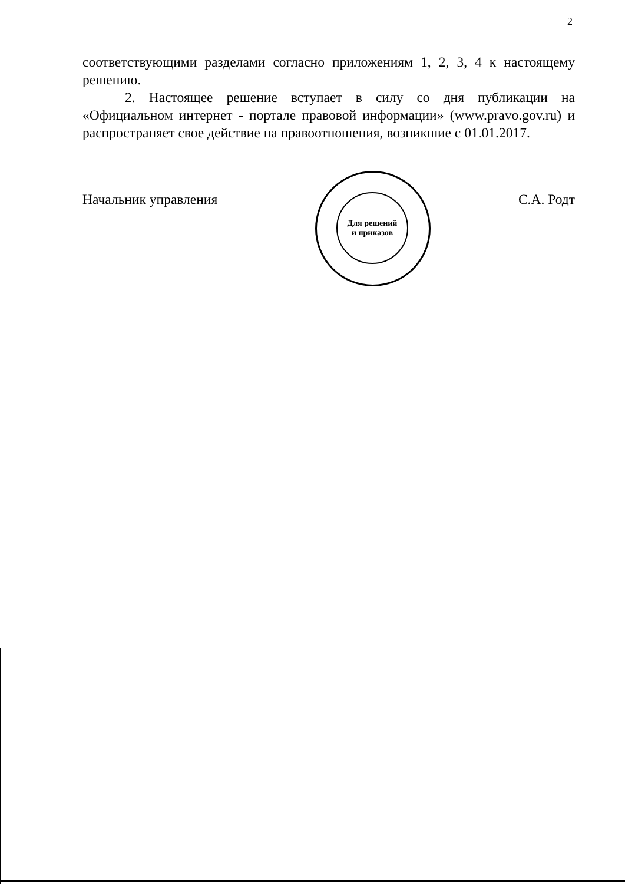2
соответствующими разделами согласно приложениям 1, 2, 3, 4 к настоящему решению.
2. Настоящее решение вступает в силу со дня публикации на «Официальном интернет - портале правовой информации» (www.pravo.gov.ru) и распространяет свое действие на правоотношения, возникшие с 01.01.2017.
Для решений
и приказов
Начальник управления С.А. Родт